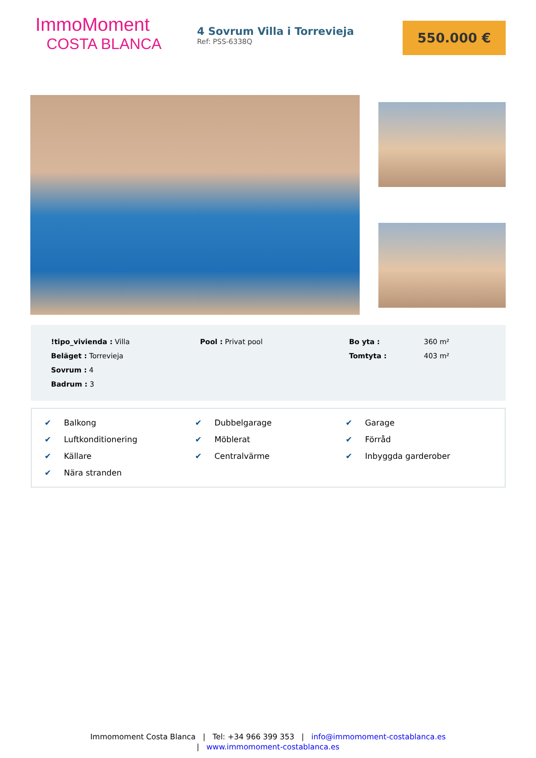ImmoMoment
COSTA BLANCA
4 Sovrum Villa i Torrevieja
Ref: PSS-6338Q
550.000 €
!tipo_vivienda : Villa
Pool : Privat pool
Bo yta :
360 m²
Beläget : Torrevieja
Tomtyta :
403 m²
Sovrum : 4
Badrum : 3
✔ Balkong
✔ Dubbelgarage
✔ Garage
✔ Luftkonditionering
✔ Möblerat
✔ Förråd
✔ Källare
✔ Centralvärme
✔ Inbyggda garderober
✔ Nära stranden
Immomoment Costa Blanca | Tel: +34 966 399 353 | info@immomoment-costablanca.es
| www.immomoment-costablanca.es